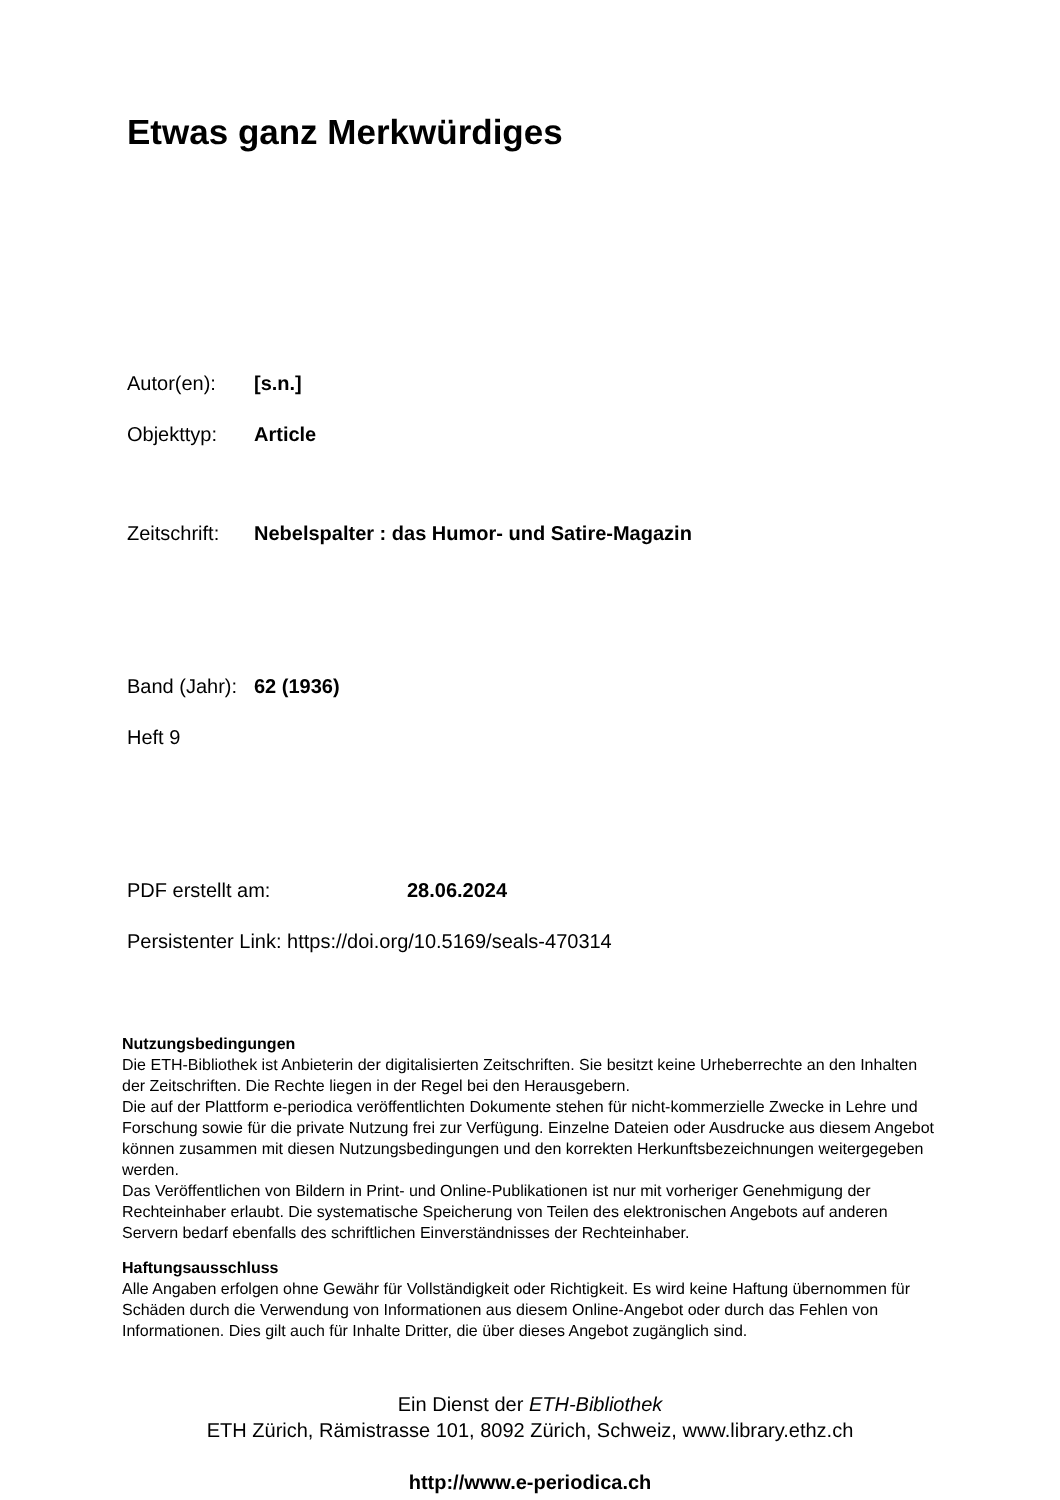Etwas ganz Merkwürdiges
Autor(en): [s.n.]
Objekttyp: Article
Zeitschrift: Nebelspalter : das Humor- und Satire-Magazin
Band (Jahr): 62 (1936)
Heft 9
PDF erstellt am: 28.06.2024
Persistenter Link: https://doi.org/10.5169/seals-470314
Nutzungsbedingungen
Die ETH-Bibliothek ist Anbieterin der digitalisierten Zeitschriften. Sie besitzt keine Urheberrechte an den Inhalten der Zeitschriften. Die Rechte liegen in der Regel bei den Herausgebern.
Die auf der Plattform e-periodica veröffentlichten Dokumente stehen für nicht-kommerzielle Zwecke in Lehre und Forschung sowie für die private Nutzung frei zur Verfügung. Einzelne Dateien oder Ausdrucke aus diesem Angebot können zusammen mit diesen Nutzungsbedingungen und den korrekten Herkunftsbezeichnungen weitergegeben werden.
Das Veröffentlichen von Bildern in Print- und Online-Publikationen ist nur mit vorheriger Genehmigung der Rechteinhaber erlaubt. Die systematische Speicherung von Teilen des elektronischen Angebots auf anderen Servern bedarf ebenfalls des schriftlichen Einverständnisses der Rechteinhaber.
Haftungsausschluss
Alle Angaben erfolgen ohne Gewähr für Vollständigkeit oder Richtigkeit. Es wird keine Haftung übernommen für Schäden durch die Verwendung von Informationen aus diesem Online-Angebot oder durch das Fehlen von Informationen. Dies gilt auch für Inhalte Dritter, die über dieses Angebot zugänglich sind.
Ein Dienst der ETH-Bibliothek
ETH Zürich, Rämistrasse 101, 8092 Zürich, Schweiz, www.library.ethz.ch
http://www.e-periodica.ch